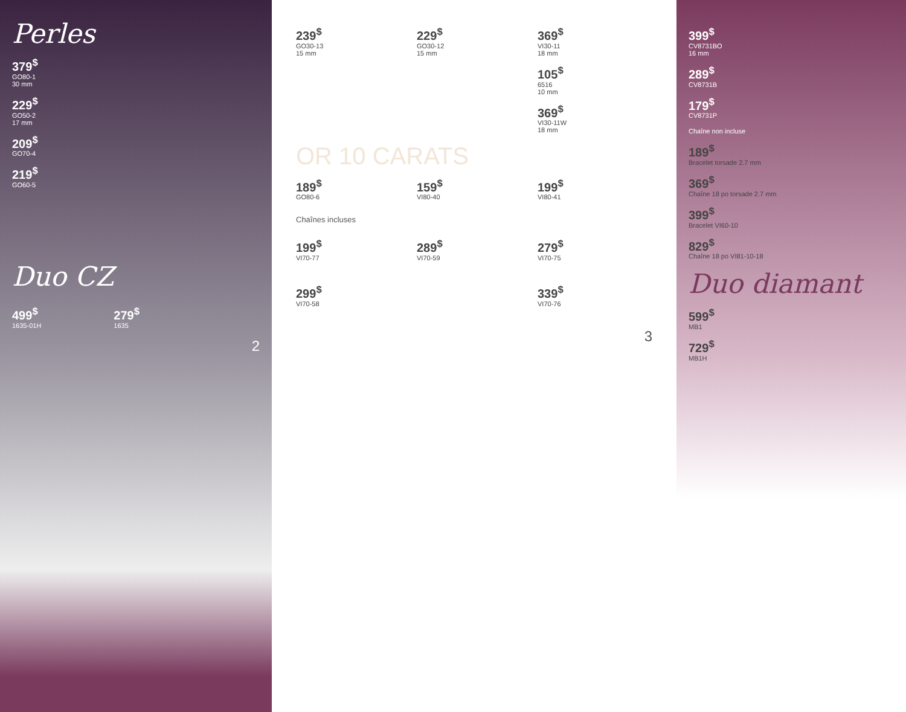Perles
379<sup>$</sup>
GO80-1
30 mm
229<sup>$</sup>
GO50-2
17 mm
209<sup>$</sup>
GO70-4
219<sup>$</sup>
GO60-5
Duo CZ
499<sup>$</sup>
1635-01H
279<sup>$</sup>
1635
2
239<sup>$</sup>
GO30-13
15 mm
229<sup>$</sup>
GO30-12
15 mm
369<sup>$</sup>
VI30-11
18 mm
105<sup>$</sup>
6516
10 mm
369<sup>$</sup>
VI30-11W
18 mm
OR 10 CARATS
189<sup>$</sup>
GO80-6
159<sup>$</sup>
VI80-40
199<sup>$</sup>
VI80-41
Chaînes incluses
199<sup>$</sup>
VI70-77
289<sup>$</sup>
VI70-59
279<sup>$</sup>
VI70-75
299<sup>$</sup>
VI70-58
339<sup>$</sup>
VI70-76
3
399<sup>$</sup>
CV8731BO
16 mm
289<sup>$</sup>
CV8731B
179<sup>$</sup>
CV8731P
Chaîne non incluse
189<sup>$</sup>
Bracelet torsade 2.7 mm
369<sup>$</sup>
Chaîne 18 po torsade 2.7 mm
399<sup>$</sup>
Bracelet VI60-10
829<sup>$</sup>
Chaîne 18 po VI81-10-18
Duo diamant
599<sup>$</sup>
MB1
729<sup>$</sup>
MB1H